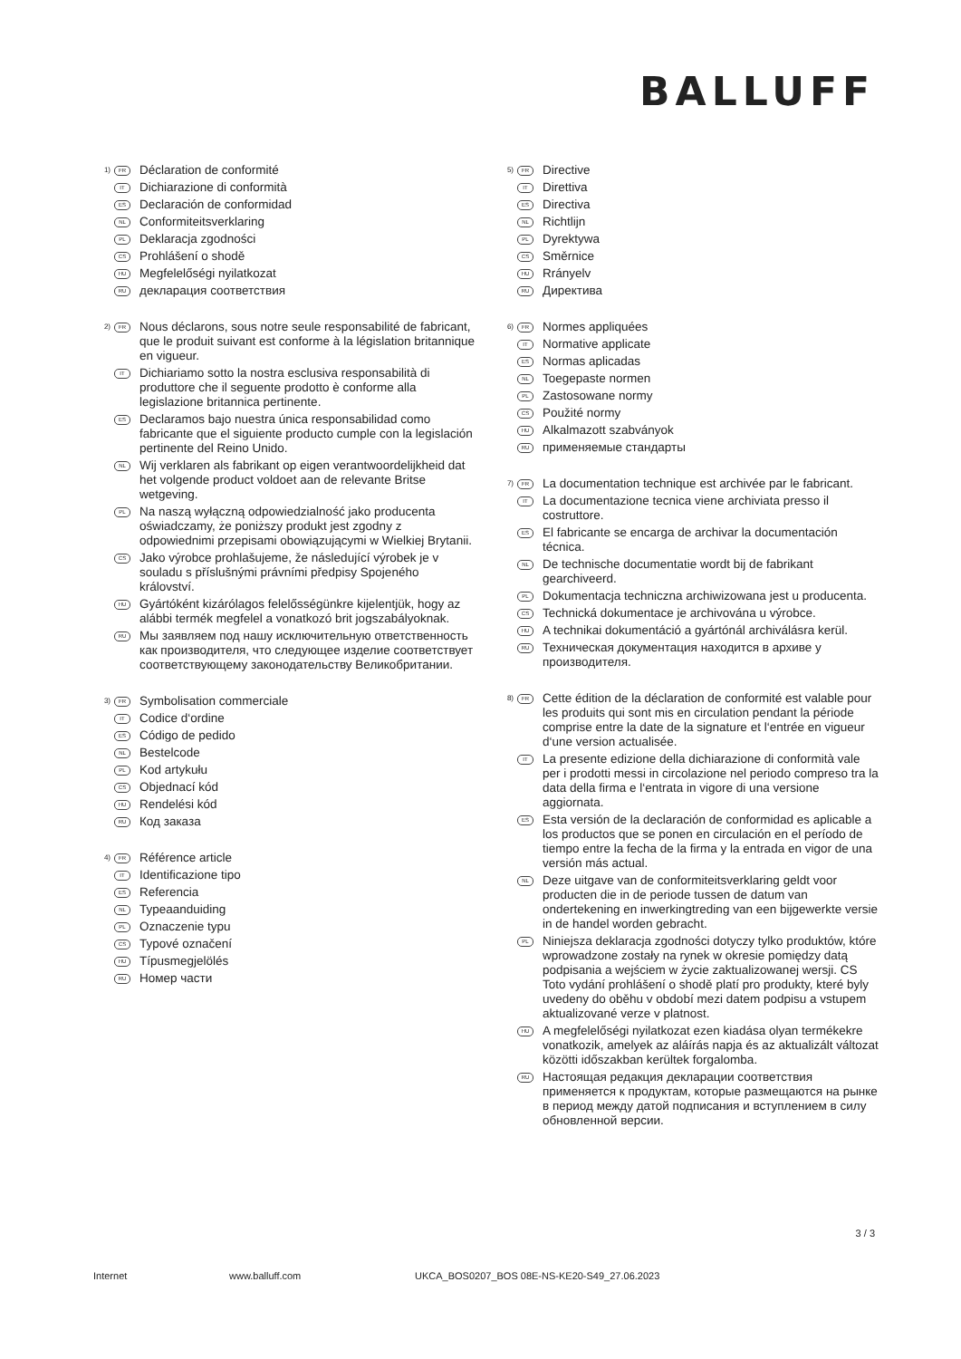BALLUFF
1) FR Déclaration de conformité
IT Dichiarazione di conformità
ES Declaración de conformidad
NL Conformiteitsverklaring
PL Deklaracja zgodności
CS Prohlášení o shodě
HU Megfelelőségi nyilatkozat
RU декларация соответствия
2) FR Nous déclarons, sous notre seule responsabilité de fabricant, que le produit suivant est conforme à la législation britannique en vigueur.
IT Dichiariamo sotto la nostra esclusiva responsabilità di produttore che il seguente prodotto è conforme alla legislazione britannica pertinente.
ES Declaramos bajo nuestra única responsabilidad como fabricante que el siguiente producto cumple con la legislación pertinente del Reino Unido.
NL Wij verklaren als fabrikant op eigen verantwoordelijkheid dat het volgende product voldoet aan de relevante Britse wetgeving.
PL Na naszą wyłączną odpowiedzialność jako producenta oświadczamy, że poniższy produkt jest zgodny z odpowiednimi przepisami obowiązującymi w Wielkiej Brytanii.
CS Jako výrobce prohlašujeme, že následující výrobek je v souladu s příslušnými právními předpisy Spojeného království.
HU Gyártóként kizárólagos felelősségünkre kijelentjük, hogy az alábbi termék megfelel a vonatkozó brit jogszabályoknak.
RU Мы заявляем под нашу исключительную ответственность как производителя, что следующее изделие соответствует соответствующему законодательству Великобритании.
3) FR Symbolisation commerciale
IT Codice d‘ordine
ES Código de pedido
NL Bestelcode
PL Kod artykułu
CS Objednací kód
HU Rendelési kód
RU Код заказа
4) FR Référence article
IT Identificazione tipo
ES Referencia
NL Typeaanduiding
PL Oznaczenie typu
CS Typové označení
HU Típusmegjelölés
RU Номер части
5) FR Directive
IT Direttiva
ES Directiva
NL Richtlijn
PL Dyrektywa
CS Směrnice
HU Rrányelv
RU Директива
6) FR Normes appliquées
IT Normative applicate
ES Normas aplicadas
NL Toegepaste normen
PL Zastosowane normy
CS Použité normy
HU Alkalmazott szabványok
RU применяемые стандарты
7) FR La documentation technique est archivée par le fabricant.
IT La documentazione tecnica viene archiviata presso il costruttore.
ES El fabricante se encarga de archivar la documentación técnica.
NL De technische documentatie wordt bij de fabrikant gearchiveerd.
PL Dokumentacja techniczna archiwizowana jest u producenta.
CS Technická dokumentace je archivována u výrobce.
HU A technikai dokumentáció a gyártónál archiválásra kerül.
RU Техническая документация находится в архиве у производителя.
8) FR Cette édition de la déclaration de conformité est valable pour les produits qui sont mis en circulation pendant la période comprise entre la date de la signature et l‘entrée en vigueur d‘une version actualisée.
IT La presente edizione della dichiarazione di conformità vale per i prodotti messi in circolazione nel periodo compreso tra la data della firma e l‘entrata in vigore di una versione aggiornata.
ES Esta versión de la declaración de conformidad es aplicable a los productos que se ponen en circulación en el período de tiempo entre la fecha de la firma y la entrada en vigor de una versión más actual.
NL Deze uitgave van de conformiteitsverklaring geldt voor producten die in de periode tussen de datum van ondertekening en inwerkingtreding van een bijgewerkte versie in de handel worden gebracht.
PL Niniejsza deklaracja zgodności dotyczy tylko produktów, które wprowadzone zostały na rynek w okresie pomiędzy datą podpisania a wejściem w życie zaktualizowanej wersji. CS Toto vydání prohlášení o shodě platí pro produkty, které byly uvedeny do oběhu v období mezi datem podpisu a vstupem aktualizované verze v platnost.
HU A megfelelőségi nyilatkozat ezen kiadása olyan termékekre vonatkozik, amelyek az aláírás napja és az aktualizált változat közötti időszakban kerültek forgalomba.
RU Настоящая редакция декларации соответствия применяется к продуктам, которые размещаются на рынке в период между датой подписания и вступлением в силу обновленной версии.
3 / 3
Internet www.balluff.com UKCA_BOS0207_BOS 08E-NS-KE20-S49_27.06.2023